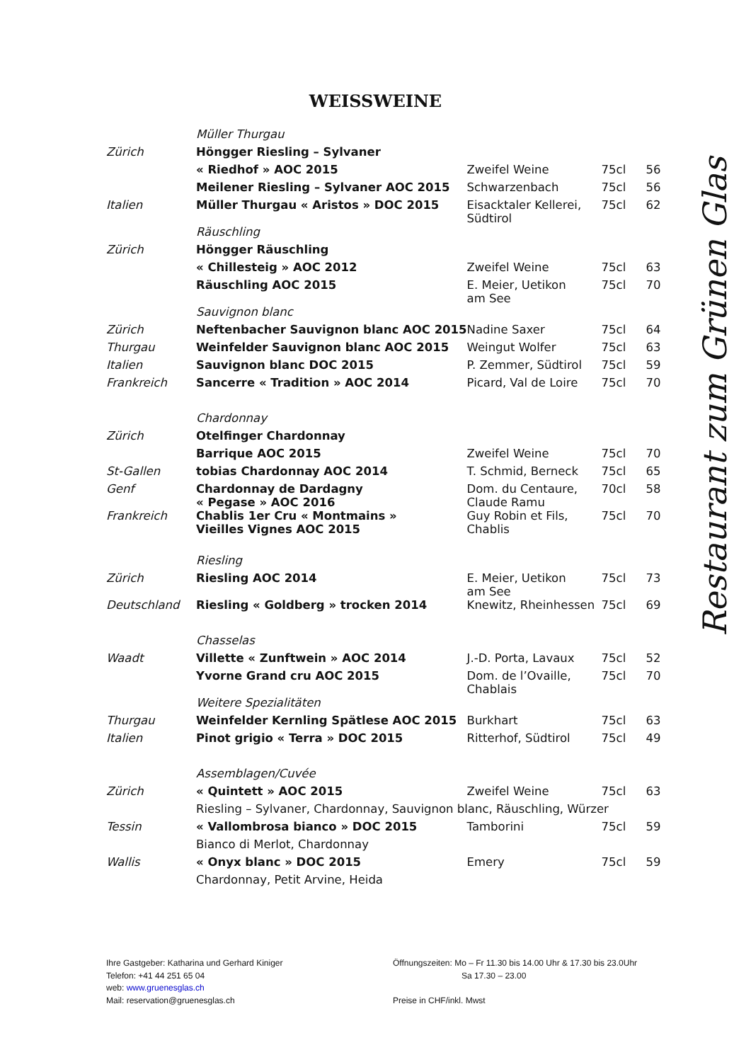WEISSWEINE
| | Müller Thurgau | | | |
| Zürich | Höngger Riesling – Sylvaner | | | |
| | « Riedhof » AOC 2015 | Zweifel Weine | 75cl | 56 |
| | Meilener Riesling – Sylvaner AOC 2015 | Schwarzenbach | 75cl | 56 |
| Italien | Müller Thurgau « Aristos » DOC 2015 | Eisacktaler Kellerei, Südtirol | 75cl | 62 |
| | Räuschling | | | |
| Zürich | Höngger Räuschling | | | |
| | « Chillesteig » AOC 2012 | Zweifel Weine | 75cl | 63 |
| | Räuschling AOC 2015 | E. Meier, Uetikon am See | 75cl | 70 |
| | Sauvignon blanc | | | |
| Zürich | Neftenbacher Sauvignon blanc AOC 2015 | Nadine Saxer | 75cl | 64 |
| Thurgau | Weinfelder Sauvignon blanc AOC 2015 | Weingut Wolfer | 75cl | 63 |
| Italien | Sauvignon blanc DOC 2015 | P. Zemmer, Südtirol | 75cl | 59 |
| Frankreich | Sancerre « Tradition » AOC 2014 | Picard, Val de Loire | 75cl | 70 |
| | Chardonnay | | | |
| Zürich | Otelfinger Chardonnay | | | |
| | Barrique AOC 2015 | Zweifel Weine | 75cl | 70 |
| St-Gallen | tobias Chardonnay AOC 2014 | T. Schmid, Berneck | 75cl | 65 |
| Genf | Chardonnay de Dardagny « Pegase » AOC 2016 | Dom. du Centaure, Claude Ramu | 70cl | 58 |
| Frankreich | Chablis 1er Cru « Montmains » Vieilles Vignes AOC 2015 | Guy Robin et Fils, Chablis | 75cl | 70 |
| | Riesling | | | |
| Zürich | Riesling AOC 2014 | E. Meier, Uetikon am See | 75cl | 73 |
| Deutschland | Riesling « Goldberg » trocken 2014 | Knewitz, Rheinhessen | 75cl | 69 |
| | Chasselas | | | |
| Waadt | Villette « Zunftwein » AOC 2014 | J.-D. Porta, Lavaux | 75cl | 52 |
| | Yvorne Grand cru AOC 2015 | Dom. de l’Ovaille, Chablais | 75cl | 70 |
| | Weitere Spezialitäten | | | |
| Thurgau | Weinfelder Kernling Spätlese AOC 2015 | Burkhart | 75cl | 63 |
| Italien | Pinot grigio « Terra » DOC 2015 | Ritterhof, Südtirol | 75cl | 49 |
| | Assemblagen/Cuvée | | | |
| Zürich | « Quintett » AOC 2015 | Zweifel Weine | 75cl | 63 |
| | Riesling – Sylvaner, Chardonnay, Sauvignon blanc, Räuschling, Würzer | | | |
| Tessin | « Vallombrosa bianco » DOC 2015 | Tamborini | 75cl | 59 |
| | Bianco di Merlot, Chardonnay | | | |
| Wallis | « Onyx blanc » DOC 2015 | Emery | 75cl | 59 |
| | Chardonnay, Petit Arvine, Heida | | | |
Restaurant zum Grünen Glas
Ihre Gastgeber: Katharina und Gerhard Kiniger
Telefon: +41 44 251 65 04
web: www.gruenesglas.ch
Mail: reservation@gruenesglas.ch
Öffnungszeiten: Mo – Fr 11.30 bis 14.00 Uhr & 17.30 bis 23.0Uhr
Sa 17.30 – 23.00
Preise in CHF/inkl. Mwst